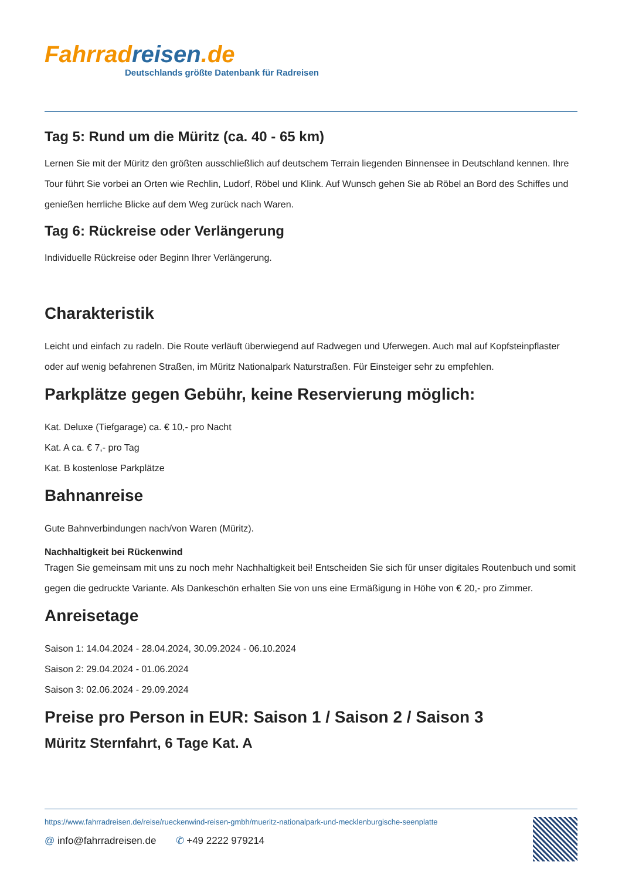Fahrrad reisen.de
Deutschlands größte Datenbank für Radreisen
Tag 5: Rund um die Müritz (ca. 40 - 65 km)
Lernen Sie mit der Müritz den größten ausschließlich auf deutschem Terrain liegenden Binnensee in Deutschland kennen. Ihre Tour führt Sie vorbei an Orten wie Rechlin, Ludorf, Röbel und Klink. Auf Wunsch gehen Sie ab Röbel an Bord des Schiffes und genießen herrliche Blicke auf dem Weg zurück nach Waren.
Tag 6: Rückreise oder Verlängerung
Individuelle Rückreise oder Beginn Ihrer Verlängerung.
Charakteristik
Leicht und einfach zu radeln. Die Route verläuft überwiegend auf Radwegen und Uferwegen. Auch mal auf Kopfsteinpflaster oder auf wenig befahrenen Straßen, im Müritz Nationalpark Naturstraßen. Für Einsteiger sehr zu empfehlen.
Parkplätze gegen Gebühr, keine Reservierung möglich:
Kat. Deluxe (Tiefgarage) ca. € 10,- pro Nacht
Kat. A ca. € 7,- pro Tag
Kat. B kostenlose Parkplätze
Bahnanreise
Gute Bahnverbindungen nach/von Waren (Müritz).
Nachhaltigkeit bei Rückenwind
Tragen Sie gemeinsam mit uns zu noch mehr Nachhaltigkeit bei! Entscheiden Sie sich für unser digitales Routenbuch und somit gegen die gedruckte Variante. Als Dankeschön erhalten Sie von uns eine Ermäßigung in Höhe von € 20,- pro Zimmer.
Anreisetage
Saison 1: 14.04.2024 - 28.04.2024, 30.09.2024 - 06.10.2024
Saison 2: 29.04.2024 - 01.06.2024
Saison 3: 02.06.2024 - 29.09.2024
Preise pro Person in EUR: Saison 1 / Saison 2 / Saison 3
Müritz Sternfahrt, 6 Tage Kat. A
https://www.fahrradreisen.de/reise/rueckenwind-reisen-gmbh/mueritz-nationalpark-und-mecklenburgische-seenplatte
@ info@fahrradreisen.de ✆ +49 2222 979214